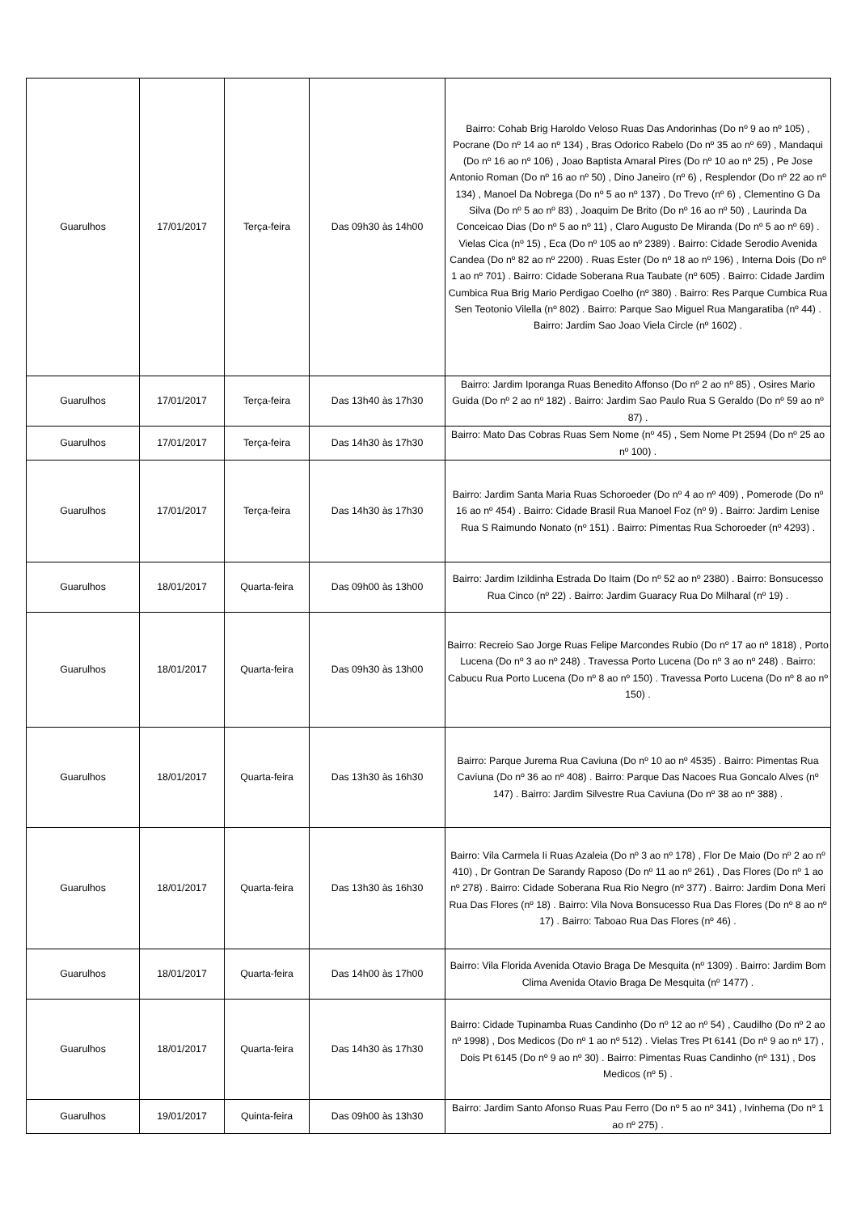| Guarulhos | 17/01/2017 | Terça-feira | Das 09h30 às 14h00 | Bairro: Cohab Brig Haroldo Veloso Ruas Das Andorinhas (Do nº 9 ao nº 105) , Pocrane (Do nº 14 ao nº 134) , Bras Odorico Rabelo (Do nº 35 ao nº 69) , Mandaqui (Do nº 16 ao nº 106) , Joao Baptista Amaral Pires (Do nº 10 ao nº 25) , Pe Jose Antonio Roman (Do nº 16 ao nº 50) , Dino Janeiro (nº 6) , Resplendor (Do nº 22 ao nº 134) , Manoel Da Nobrega (Do nº 5 ao nº 137) , Do Trevo (nº 6) , Clementino G Da Silva (Do nº 5 ao nº 83) , Joaquim De Brito (Do nº 16 ao nº 50) , Laurinda Da Conceicao Dias (Do nº 5 ao nº 11) , Claro Augusto De Miranda (Do nº 5 ao nº 69) . Vielas Cica (nº 15) , Eca (Do nº 105 ao nº 2389) . Bairro: Cidade Serodio Avenida Candea (Do nº 82 ao nº 2200) . Ruas Ester (Do nº 18 ao nº 196) , Interna Dois (Do nº 1 ao nº 701) . Bairro: Cidade Soberana Rua Taubate (nº 605) . Bairro: Cidade Jardim Cumbica Rua Brig Mario Perdigao Coelho (nº 380) . Bairro: Res Parque Cumbica Rua Sen Teotonio Vilella (nº 802) . Bairro: Parque Sao Miguel Rua Mangaratiba (nº 44) . Bairro: Jardim Sao Joao Viela Circle (nº 1602) . |
| Guarulhos | 17/01/2017 | Terça-feira | Das 13h40 às 17h30 | Bairro: Jardim Iporanga Ruas Benedito Affonso (Do nº 2 ao nº 85) , Osires Mario Guida (Do nº 2 ao nº 182) . Bairro: Jardim Sao Paulo Rua S Geraldo (Do nº 59 ao nº 87) . |
| Guarulhos | 17/01/2017 | Terça-feira | Das 14h30 às 17h30 | Bairro: Mato Das Cobras Ruas Sem Nome (nº 45) , Sem Nome Pt 2594 (Do nº 25 ao nº 100) . |
| Guarulhos | 17/01/2017 | Terça-feira | Das 14h30 às 17h30 | Bairro: Jardim Santa Maria Ruas Schoroeder (Do nº 4 ao nº 409) , Pomerode (Do nº 16 ao nº 454) . Bairro: Cidade Brasil Rua Manoel Foz (nº 9) . Bairro: Jardim Lenise Rua S Raimundo Nonato (nº 151) . Bairro: Pimentas Rua Schoroeder (nº 4293) . |
| Guarulhos | 18/01/2017 | Quarta-feira | Das 09h00 às 13h00 | Bairro: Jardim Izildinha Estrada Do Itaim (Do nº 52 ao nº 2380) . Bairro: Bonsucesso Rua Cinco (nº 22) . Bairro: Jardim Guaracy Rua Do Milharal (nº 19) . |
| Guarulhos | 18/01/2017 | Quarta-feira | Das 09h30 às 13h00 | Bairro: Recreio Sao Jorge Ruas Felipe Marcondes Rubio (Do nº 17 ao nº 1818) , Porto Lucena (Do nº 3 ao nº 248) . Travessa Porto Lucena (Do nº 3 ao nº 248) . Bairro: Cabucu Rua Porto Lucena (Do nº 8 ao nº 150) . Travessa Porto Lucena (Do nº 8 ao nº 150) . |
| Guarulhos | 18/01/2017 | Quarta-feira | Das 13h30 às 16h30 | Bairro: Parque Jurema Rua Caviuna (Do nº 10 ao nº 4535) . Bairro: Pimentas Rua Caviuna (Do nº 36 ao nº 408) . Bairro: Parque Das Nacoes Rua Goncalo Alves (nº 147) . Bairro: Jardim Silvestre Rua Caviuna (Do nº 38 ao nº 388) . |
| Guarulhos | 18/01/2017 | Quarta-feira | Das 13h30 às 16h30 | Bairro: Vila Carmela Ii Ruas Azaleia (Do nº 3 ao nº 178) , Flor De Maio (Do nº 2 ao nº 410) , Dr Gontran De Sarandy Raposo (Do nº 11 ao nº 261) , Das Flores (Do nº 1 ao nº 278) . Bairro: Cidade Soberana Rua Rio Negro (nº 377) . Bairro: Jardim Dona Meri Rua Das Flores (nº 18) . Bairro: Vila Nova Bonsucesso Rua Das Flores (Do nº 8 ao nº 17) . Bairro: Taboao Rua Das Flores (nº 46) . |
| Guarulhos | 18/01/2017 | Quarta-feira | Das 14h00 às 17h00 | Bairro: Vila Florida Avenida Otavio Braga De Mesquita (nº 1309) . Bairro: Jardim Bom Clima Avenida Otavio Braga De Mesquita (nº 1477) . |
| Guarulhos | 18/01/2017 | Quarta-feira | Das 14h30 às 17h30 | Bairro: Cidade Tupinamba Ruas Candinho (Do nº 12 ao nº 54) , Caudilho (Do nº 2 ao nº 1998) , Dos Medicos (Do nº 1 ao nº 512) . Vielas Tres Pt 6141 (Do nº 9 ao nº 17) , Dois Pt 6145 (Do nº 9 ao nº 30) . Bairro: Pimentas Ruas Candinho (nº 131) , Dos Medicos (nº 5) . |
| Guarulhos | 19/01/2017 | Quinta-feira | Das 09h00 às 13h30 | Bairro: Jardim Santo Afonso Ruas Pau Ferro (Do nº 5 ao nº 341) , Ivinhema (Do nº 1 ao nº 275) . |